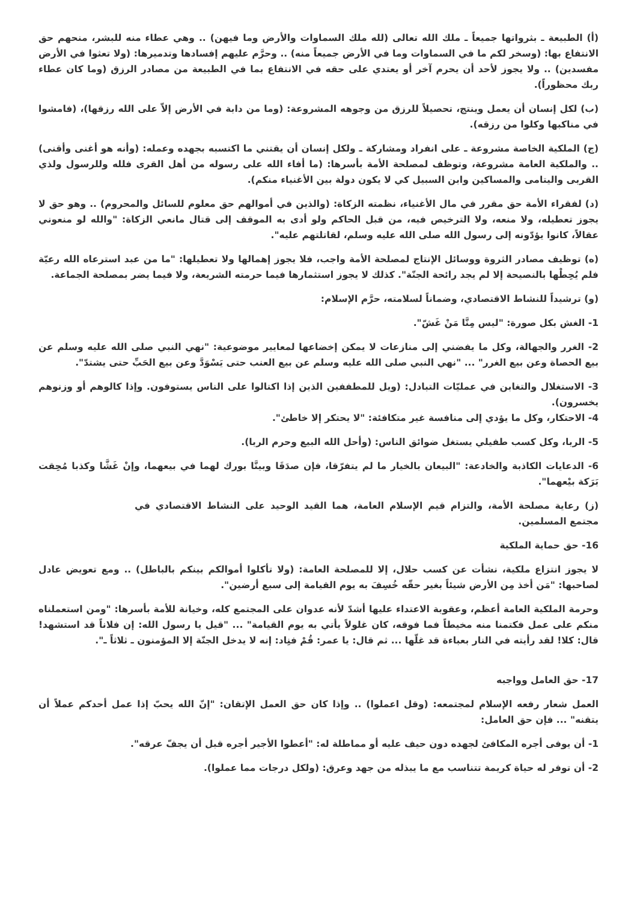(أ) الطبيعة ـ بثرواتها جميعاً ـ ملك الله تعالى (لله ملك السماوات والأرض وما فيهن) .. وهي عطاء منه للبشر، منحهم حق الانتفاع بها: (وسخر لكم ما في السماوات وما في الأرض جميعاً منه) .. وحرَّم عليهم إفسادها وتدميرها: (ولا تعثوا في الأرض مفسدين) .. ولا يجوز لأحد أن يحرم آخر أو يعتدي على حقه في الانتفاع بما في الطبيعة من مصادر الرزق (وما كان عطاء ربك محظوراً).
(ب) لكل إنسان أن يعمل وينتج، تحصيلاً للرزق من وجوهه المشروعة: (وما من دابة في الأرض إلاّ على الله رزقها)، (فامشوا في مناكبها وكلوا من رزقه).
(ج) الملكية الخاصة مشروعة ـ على انفراد ومشاركة ـ ولكل إنسان أن يقتني ما اكتسبه بجهده وعمله: (وأنه هو أغنى وأقنى) .. والملكية العامة مشروعة، وتوظف لمصلحة الأمة بأسرها: (ما أفاء الله على رسوله من أهل القرى فلله وللرسول ولذي القربى واليتامى والمساكين وابن السبيل كي لا يكون دولة بين الأغنياء منكم).
(د) لفقراء الأمة حق مقرر في مال الأغنياء، نظمته الزكاة: (والذين في أموالهم حق معلوم للسائل والمحروم) .. وهو حق لا يجوز تعطيله، ولا منعه، ولا الترخيص فيه، من قبل الحاكم ولو أدى به الموقف إلى قتال مانعي الزكاة: "والله لو منعوني عقالاً، كانوا يؤدّونه إلى رسول الله صلى الله عليه وسلم، لقاتلتهم عليه".
(ه) توظيف مصادر الثروة ووسائل الإنتاج لمصلحة الأمة واجب، فلا يجوز إهمالها ولا تعطيلها: "ما من عبد استرعاه الله رعيّة فلم يُحِطْها بالنصيحة إلا لم يجد رائحة الجنّة". كذلك لا يجوز استثمارها فيما حرمته الشريعة، ولا فيما يضر بمصلحة الجماعة.
(و) ترشيداً للنشاط الاقتصادي، وضماناً لسلامته، حرَّم الإسلام:
1- الغش بكل صورة: "ليس مِنَّا مَنْ غَشّ".
2- الغرر والجهالة، وكل ما يفضني إلى منازعات لا يمكن إخضاعها لمعايير موضوعية: "نهي النبي صلى الله عليه وسلم عن بيع الحصاة وعن بيع الغرر" ... "نهي النبي صلى الله عليه وسلم عن بيع العنب حتى يَسْوَدَّ وعن بيع الحَبِّ حتى يشتدّ".
3- الاستغلال والتغابن في عمليّات التبادل: (ويل للمطففين الذين إذا اكتالوا على الناس يستوفون. وإذا كالوهم أو وزنوهم يخسرون).
4- الاحتكار، وكل ما يؤدي إلى منافسة غير متكافئة: "لا يحتكر إلا خاطئ".
5- الربا، وكل كسب طفيلي يستغل ضوائق الناس: (وأحل الله البيع وحرم الربا).
6- الدعايات الكاذبة والخادعة: "البيعان بالخيار ما لم يتفرّقا، فإن صدَقَا وبينَّا بورك لهما في بيعهما، وإنْ غَشَّا وكذبا مُحِقت بَرَكة بيْعهما".
(ز) رعاية مصلحة الأمة، والتزام قيم الإسلام العامة، هما القيد الوحيد على النشاط الاقتصادي في مجتمع المسلمين.
16- حق حماية الملكية
لا يجوز انتزاع ملكية، نشأت عن كسب حلال، إلا للمصلحة العامة: (ولا تأكلوا أموالكم بينكم بالباطل) .. ومع تعويض عادل لصاحبها: "مَن أخذ مِن الأرض شيئاً بغير حقّه خُسِفَ به يوم القيامة إلى سبع أرضين".
وحرمة الملكية العامة أعظم، وعقوبة الاعتداء عليها أشدّ لأنه عدوان على المجتمع كله، وخيانة للأمة بأسرها: "ومن استعملناه منكم على عمل فكتمنا منه مخيطاً فما فوقه، كان غلولاً يأتي به يوم القيامة" ... "قيل يا رسول الله: إن فلاناً قد استشهد! قال: كلا! لقد رأيته في النار بعباءة قد غلّها ... ثم قال: يا عمر: قُمْ فنِاد: إنه لا يدخل الجنّة إلا المؤمنون ـ ثلاثاً ـ".
17- حق العامل وواجبه
العمل شعار رفعه الإسلام لمجتمعه: (وقل اعملوا) .. وإذا كان حق العمل الإتقان: "إنّ الله يحبّ إذا عمل أحدكم عملاً أن يتقنه" ... فإن حق العامل:
1- أن يوفى أجره المكافئ لجهده دون حيف عليه أو مماطلة له: "أعطوا الأجير أجره قبل أن يجفّ عرقه".
2- أن توفر له حياة كريمة تتناسب مع ما يبذله من جهد وعرق: (ولكل درجات مما عملوا).